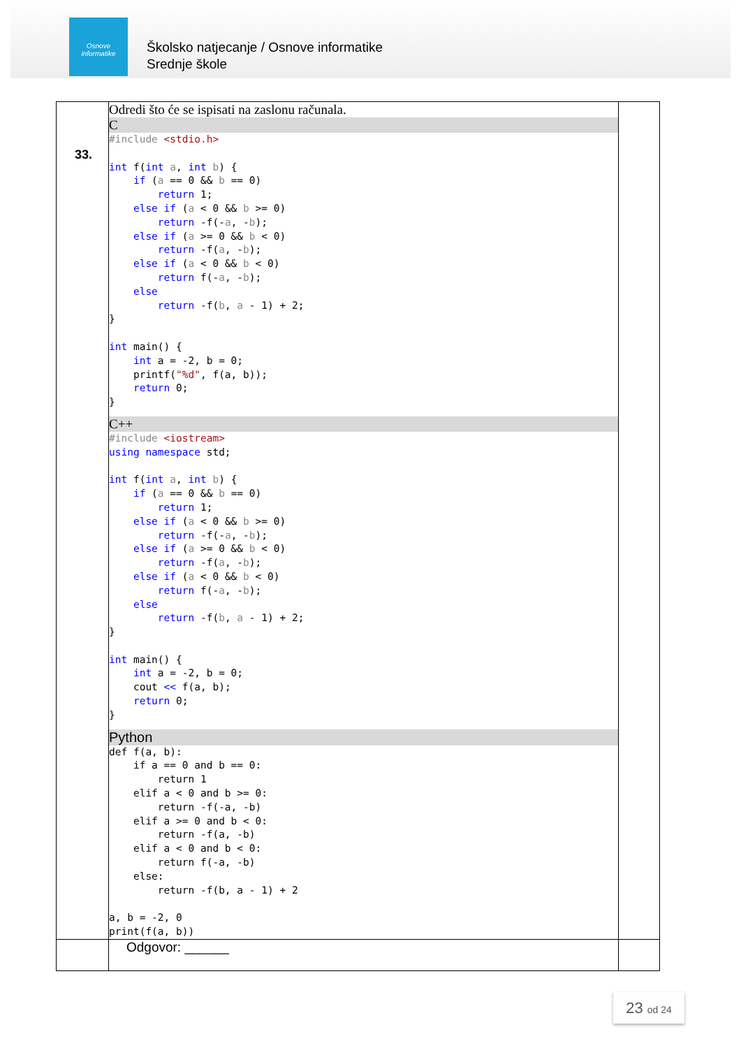Osnove
informatike
Školsko natjecanje / Osnove informatike
Srednje škole
| 33. | Odredi što će se ispisati na zaslonu računala. C #include <stdio.h> int f( int a , int b ) { if ( a == 0 && b == 0) return 1; else if ( a < 0 && b >= 0) return -f(- a , - b ); else if ( a >= 0 && b < 0) return -f( a , - b ); else if ( a < 0 && b < 0) return f(- a , - b ); else return -f( b , a - 1) + 2; } int main() { int a = -2, b = 0; printf( "%d" , f(a, b)); return 0; } C++ #include <iostream> using namespace std; int f( int a , int b ) { if ( a == 0 && b == 0) return 1; else if ( a < 0 && b >= 0) return -f(- a , - b ); else if ( a >= 0 && b < 0) return -f( a , - b ); else if ( a < 0 && b < 0) return f(- a , - b ); else return -f( b , a - 1) + 2; } int main() { int a = -2, b = 0; cout << f(a, b); return 0; } Python def f(a, b): if a == 0 and b == 0: return 1 elif a < 0 and b >= 0: return -f(-a, -b) elif a >= 0 and b < 0: return -f(a, -b) elif a < 0 and b < 0: return f(-a, -b) else: return -f(b, a - 1) + 2 a, b = -2, 0 print(f(a, b)) | |
| | Odgovor: ______ | |
23 od 24